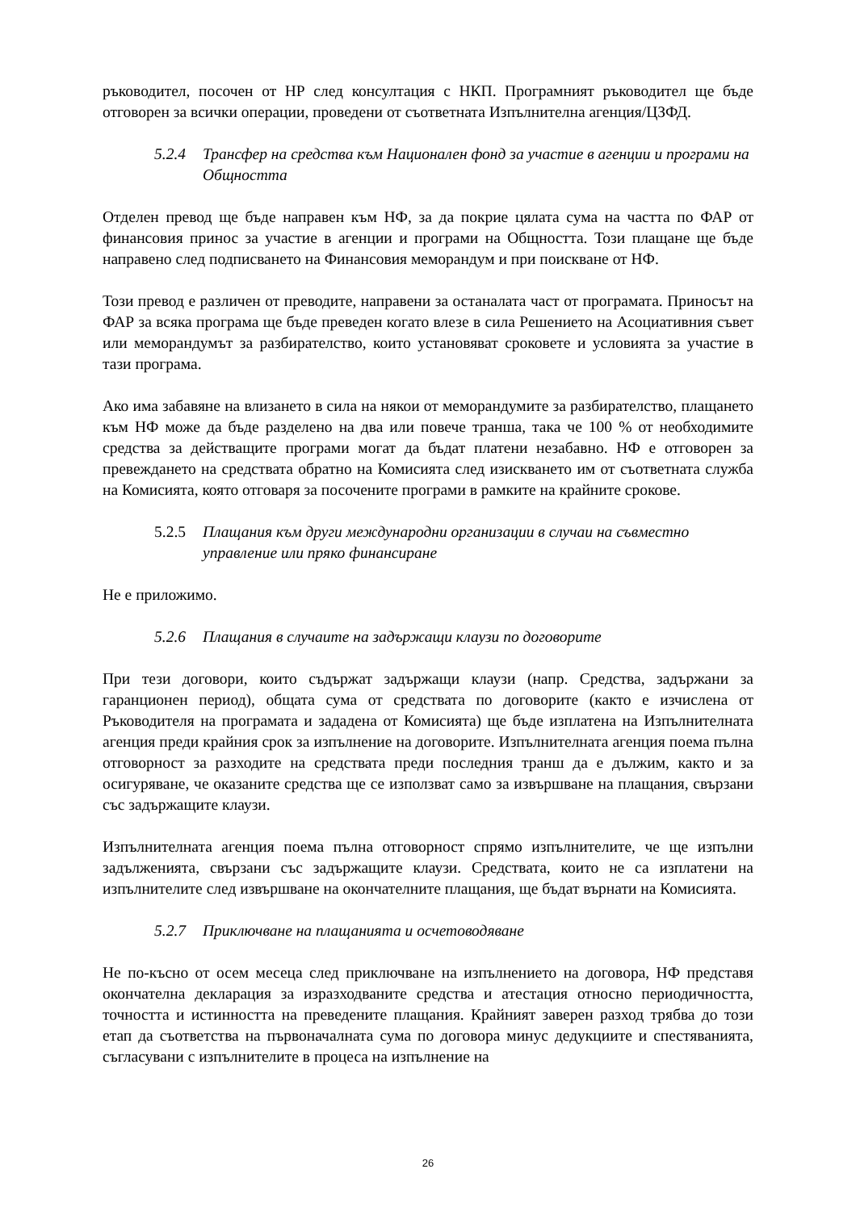ръководител, посочен от НР след консултация с НКП. Програмният ръководител ще бъде отговорен за всички операции, проведени от съответната Изпълнителна агенция/ЦЗФД.
5.2.4 Трансфер на средства към Национален фонд за участие в агенции и програми на Общността
Отделен превод ще бъде направен към НФ, за да покрие цялата сума на частта по ФАР от финансовия принос за участие в агенции и програми на Общността. Този плащане ще бъде направено след подписването на Финансовия меморандум и при поискване от НФ.
Този превод е различен от преводите, направени за останалата част от програмата. Приносът на ФАР за всяка програма ще бъде преведен когато влезе в сила Решението на Асоциативния съвет или меморандумът за разбирателство, които установяват сроковете и условията за участие в тази програма.
Ако има забавяне на влизането в сила на някои от меморандумите за разбирателство, плащането към НФ може да бъде разделено на два или повече транша, така че 100 % от необходимите средства за действащите програми могат да бъдат платени незабавно. НФ е отговорен за превеждането на средствата обратно на Комисията след изискването им от съответната служба на Комисията, която отговаря за посочените програми в рамките на крайните срокове.
5.2.5 Плащания към други международни организации в случаи на съвместно управление или пряко финансиране
Не е приложимо.
5.2.6 Плащания в случаите на задържащи клаузи по договорите
При тези договори, които съдържат задържащи клаузи (напр. Средства, задържани за гаранционен период), общата сума от средствата по договорите (както е изчислена от Ръководителя на програмата и зададена от Комисията) ще бъде изплатена на Изпълнителната агенция преди крайния срок за изпълнение на договорите. Изпълнителната агенция поема пълна отговорност за разходите на средствата преди последния транш да е дължим, както и за осигуряване, че оказаните средства ще се използват само за извършване на плащания, свързани със задържащите клаузи.
Изпълнителната агенция поема пълна отговорност спрямо изпълнителите, че ще изпълни задълженията, свързани със задържащите клаузи. Средствата, които не са изплатени на изпълнителите след извършване на окончателните плащания, ще бъдат върнати на Комисията.
5.2.7 Приключване на плащанията и осчетоводяване
Не по-късно от осем месеца след приключване на изпълнението на договора, НФ представя окончателна декларация за изразходваните средства и атестация относно периодичността, точността и истинността на преведените плащания. Крайният заверен разход трябва до този етап да съответства на първоначалната сума по договора минус дедукциите и спестяванията, съгласувани с изпълнителите в процеса на изпълнение на
26